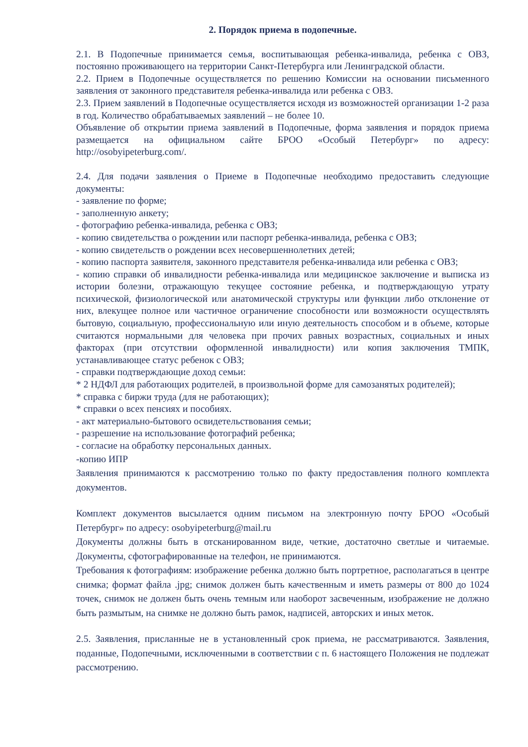2. Порядок приема в подопечные.
2.1. В Подопечные принимается семья, воспитывающая ребенка-инвалида, ребенка с ОВЗ, постоянно проживающего на территории Санкт-Петербурга или Ленинградской области.
2.2. Прием в Подопечные осуществляется по решению Комиссии на основании письменного заявления от законного представителя ребенка-инвалида или ребенка с ОВЗ.
2.3. Прием заявлений в Подопечные осуществляется исходя из возможностей организации 1-2 раза в год. Количество обрабатываемых заявлений – не более 10.
Объявление об открытии приема заявлений в Подопечные, форма заявления и порядок приема размещается на официальном сайте БРОО «Особый Петербург» по адресу: http://osobyipeterburg.com/.
2.4. Для подачи заявления о Приеме в Подопечные необходимо предоставить следующие документы:
- заявление по форме;
- заполненную анкету;
- фотографию ребенка-инвалида, ребенка с ОВЗ;
- копию свидетельства о рождении или паспорт ребенка-инвалида, ребенка с ОВЗ;
- копию свидетельств о рождении всех несовершеннолетних детей;
- копию паспорта заявителя, законного представителя ребенка-инвалида или ребенка с ОВЗ;
- копию справки об инвалидности ребенка-инвалида или медицинское заключение и выписка из истории болезни, отражающую текущее состояние ребенка, и подтверждающую утрату психической, физиологической или анатомической структуры или функции либо отклонение от них, влекущее полное или частичное ограничение способности или возможности осуществлять бытовую, социальную, профессиональную или иную деятельность способом и в объеме, которые считаются нормальными для человека при прочих равных возрастных, социальных и иных факторах (при отсутствии оформленной инвалидности) или копия заключения ТМПК, устанавливающее статус ребенок с ОВЗ;
- справки подтверждающие доход семьи:
* 2 НДФЛ для работающих родителей, в произвольной форме для самозанятых родителей);
* справка с биржи труда (для не работающих);
* справки о всех пенсиях и пособиях.
- акт материально-бытового освидетельствования семьи;
- разрешение на использование фотографий ребенка;
- согласие на обработку персональных данных.
-копию ИПР
Заявления принимаются к рассмотрению только по факту предоставления полного комплекта документов.
Комплект документов высылается одним письмом на электронную почту БРОО «Особый Петербург» по адресу: osobyipeterburg@mail.ru
Документы должны быть в отсканированном виде, четкие, достаточно светлые и читаемые. Документы, сфотографированные на телефон, не принимаются.
Требования к фотографиям: изображение ребенка должно быть портретное, располагаться в центре снимка; формат файла .jpg; снимок должен быть качественным и иметь размеры от 800 до 1024 точек, снимок не должен быть очень темным или наоборот засвеченным, изображение не должно быть размытым, на снимке не должно быть рамок, надписей, авторских и иных меток.
2.5. Заявления, присланные не в установленный срок приема, не рассматриваются. Заявления, поданные, Подопечными, исключенными в соответствии с п. 6 настоящего Положения не подлежат рассмотрению.